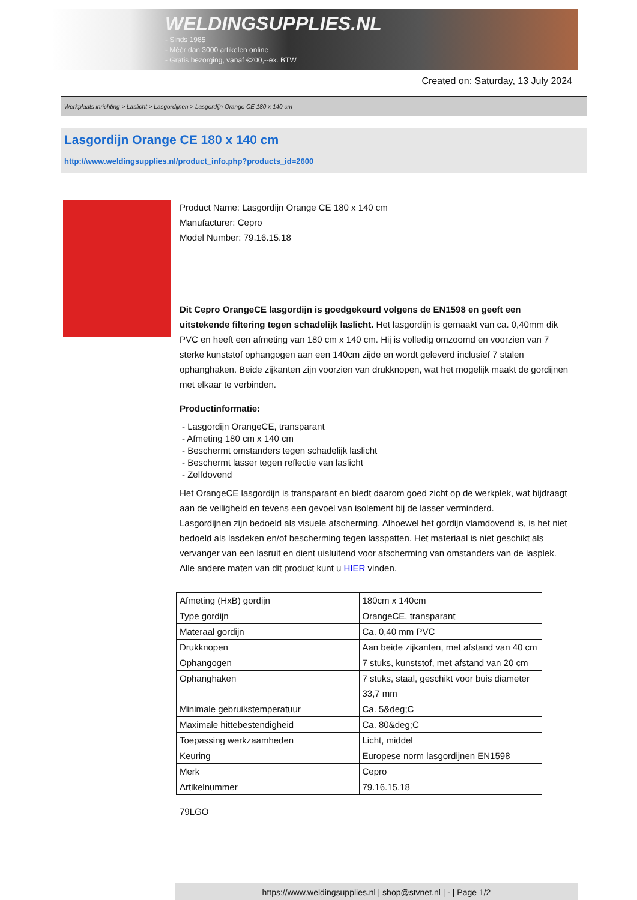WELDINGSUPPLIES.NL
- Sinds 1985
- Méér dan 3000 artikelen online
- Gratis bezorging, vanaf €200,--ex. BTW
Created on: Saturday, 13 July 2024
Werkplaats inrichting > Laslicht > Lasgordijnen > Lasgordijn Orange CE 180 x 140 cm
Lasgordijn Orange CE 180 x 140 cm
http://www.weldingsupplies.nl/product_info.php?products_id=2600
Product Name: Lasgordijn Orange CE 180 x 140 cm
Manufacturer: Cepro
Model Number: 79.16.15.18
Dit Cepro OrangeCE lasgordijn is goedgekeurd volgens de EN1598 en geeft een uitstekende filtering tegen schadelijk laslicht. Het lasgordijn is gemaakt van ca. 0,40mm dik PVC en heeft een afmeting van 180 cm x 140 cm. Hij is volledig omzoomd en voorzien van 7 sterke kunststof ophangogen aan een 140cm zijde en wordt geleverd inclusief 7 stalen ophanghaken. Beide zijkanten zijn voorzien van drukknopen, wat het mogelijk maakt de gordijnen met elkaar te verbinden.
Productinformatie:
- Lasgordijn OrangeCE, transparant
- Afmeting 180 cm x 140 cm
- Beschermt omstanders tegen schadelijk laslicht
- Beschermt lasser tegen reflectie van laslicht
- Zelfdovend
Het OrangeCE lasgordijn is transparant en biedt daarom goed zicht op de werkplek, wat bijdraagt aan de veiligheid en tevens een gevoel van isolement bij de lasser verminderd.
Lasgordijnen zijn bedoeld als visuele afscherming. Alhoewel het gordijn vlamdovend is, is het niet bedoeld als lasdeken en/of bescherming tegen lasspatten. Het materiaal is niet geschikt als vervanger van een lasruit en dient uisluitend voor afscherming van omstanders van de lasplek.
Alle andere maten van dit product kunt u HIER vinden.
| Afmeting (HxB) gordijn | 180cm x 140cm |
| Type gordijn | OrangeCE, transparant |
| Materaal gordijn | Ca. 0,40 mm PVC |
| Drukknopen | Aan beide zijkanten, met afstand van 40 cm |
| Ophangogen | 7 stuks, kunststof, met afstand van 20 cm |
| Ophanghaken | 7 stuks, staal, geschikt voor buis diameter 33,7 mm |
| Minimale gebruikstemperatuur | Ca. 5&deg;C |
| Maximale hittebestendigheid | Ca. 80&deg;C |
| Toepassing werkzaamheden | Licht, middel |
| Keuring | Europese norm lasgordijnen EN1598 |
| Merk | Cepro |
| Artikelnummer | 79.16.15.18 |
79LGO
https://www.weldingsupplies.nl | shop@stvnet.nl | - | Page 1/2